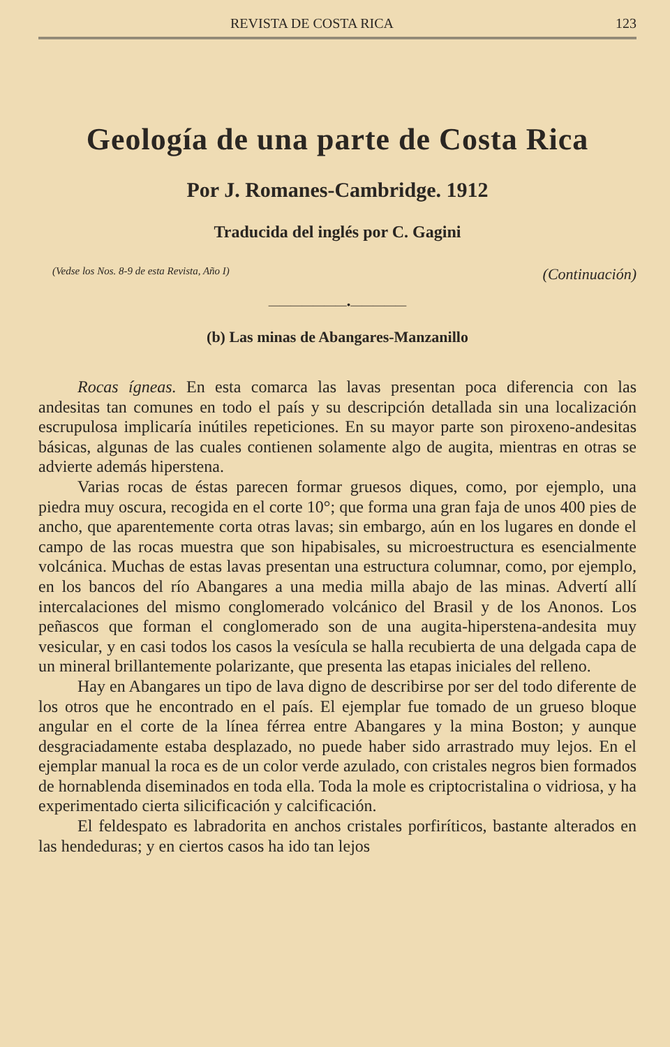REVISTA DE COSTA RICA 123
Geología de una parte de Costa Rica
Por J. Romanes-Cambridge. 1912
Traducida del inglés por C. Gagini
(Vedse los Nos. 8-9 de esta Revista, Año I) (Continuación)
———————•—————
(b) Las minas de Abangares-Manzanillo
Rocas ígneas. En esta comarca las lavas presentan poca diferencia con las andesitas tan comunes en todo el país y su descripción detallada sin una localización escrupulosa implicaría inútiles repeticiones. En su mayor parte son piroxeno-andesitas básicas, algunas de las cuales contienen solamente algo de augita, mientras en otras se advierte además hiperstena.
Varias rocas de éstas parecen formar gruesos diques, como, por ejemplo, una piedra muy oscura, recogida en el corte 10°; que forma una gran faja de unos 400 pies de ancho, que aparentemente corta otras lavas; sin embargo, aún en los lugares en donde el campo de las rocas muestra que son hipabisales, su microestructura es esencialmente volcánica. Muchas de estas lavas presentan una estructura columnar, como, por ejemplo, en los bancos del río Abangares a una media milla abajo de las minas. Advertí allí intercalaciones del mismo conglomerado volcánico del Brasil y de los Anonos. Los peñascos que forman el conglomerado son de una augita-hiperstena-andesita muy vesicular, y en casi todos los casos la vesícula se halla recubierta de una delgada capa de un mineral brillantemente polarizante, que presenta las etapas iniciales del relleno.
Hay en Abangares un tipo de lava digno de describirse por ser del todo diferente de los otros que he encontrado en el país. El ejemplar fue tomado de un grueso bloque angular en el corte de la línea férrea entre Abangares y la mina Boston; y aunque desgraciadamente estaba desplazado, no puede haber sido arrastrado muy lejos. En el ejemplar manual la roca es de un color verde azulado, con cristales negros bien formados de hornablenda diseminados en toda ella. Toda la mole es criptocristalina o vidriosa, y ha experimentado cierta silicificación y calcificación.
El feldespato es labradorita en anchos cristales porfiríticos, bastante alterados en las hendeduras; y en ciertos casos ha ido tan lejos